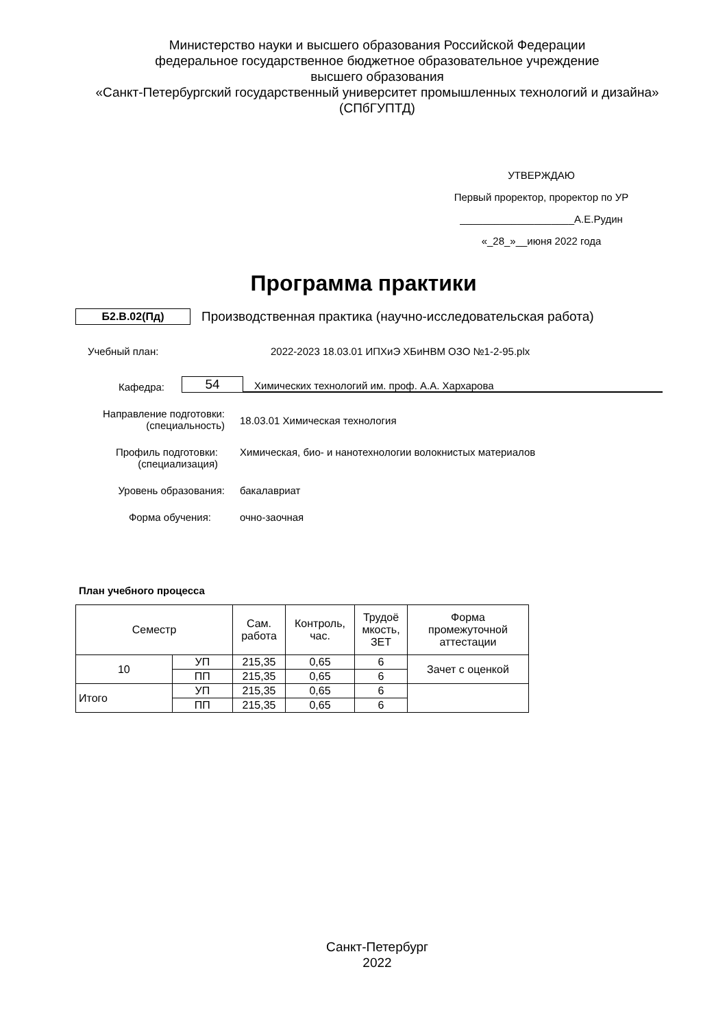Министерство науки и высшего образования Российской Федерации
федеральное государственное бюджетное образовательное учреждение
высшего образования
«Санкт-Петербургский государственный университет промышленных технологий и дизайна»
(СПбГУПТД)
УТВЕРЖДАЮ
Первый проректор, проректор по УР
____________________А.Е.Рудин
«_28_»__июня 2022 года
Программа практики
Б2.В.02(Пд) Производственная практика (научно-исследовательская работа)
Учебный план: 2022-2023 18.03.01 ИПХиЭ ХБиНВМ ОЗО №1-2-95.plx
Кафедра: 54 Химических технологий им. проф. А.А. Хархарова
Направление подготовки:
(специальность) 18.03.01 Химическая технология
Профиль подготовки:
(специализация) Химическая, био- и нанотехнологии волокнистых материалов
Уровень образования: бакалавриат
Форма обучения: очно-заочная
План учебного процесса
| Семестр | | Сам. работа | Контроль, час. | Трудоё мкость, ЗЕТ | Форма промежуточной аттестации |
| --- | --- | --- | --- | --- | --- |
| 10 | УП | 215,35 | 0,65 | 6 | Зачет с оценкой |
| | ПП | 215,35 | 0,65 | 6 | |
| Итого | УП | 215,35 | 0,65 | 6 | |
| | ПП | 215,35 | 0,65 | 6 | |
Санкт-Петербург
2022